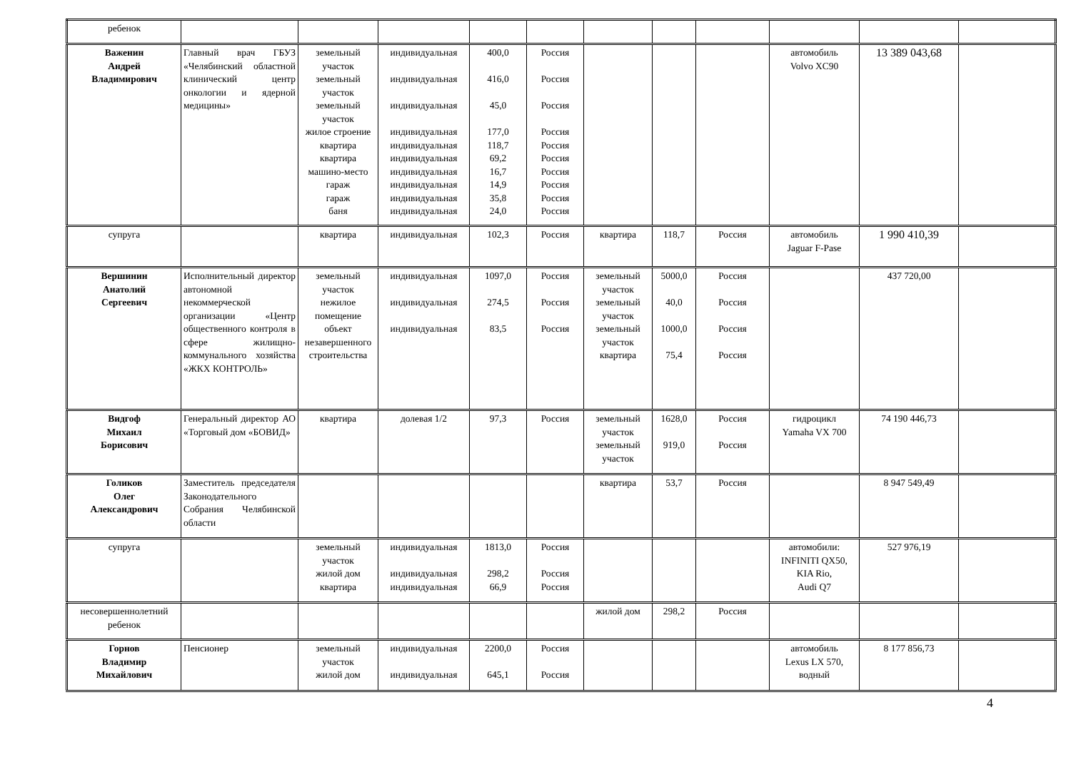| ребенок | | | | | | | | | | | |
| Важенин Андрей Владимирович | Главный врач ГБУЗ «Челябинский областной клинический центр онкологии и ядерной медицины» | земельный участок земельный участок земельный участок жилое строение квартира квартира машино-место гараж гараж баня | индивидуальная индивидуальная индивидуальная индивидуальная индивидуальная индивидуальная индивидуальная индивидуальная индивидуальная индивидуальная | 400,0 416,0 45,0 177,0 118,7 69,2 16,7 14,9 35,8 24,0 | Россия Россия Россия Россия Россия Россия Россия Россия Россия Россия | | | | автомобиль Volvo XC90 | 13 389 043,68 | |
| супруга | | квартира | индивидуальная | 102,3 | Россия | квартира | 118,7 | Россия | автомобиль Jaguar F-Pase | 1 990 410,39 | |
| Вершинин Анатолий Сергеевич | Исполнительный директор автономной некоммерческой организации «Центр общественного контроля в сфере жилищно-коммунального хозяйства «ЖКХ КОНТРОЛЬ» | земельный участок нежилое помещение объект незавершенного строительства | индивидуальная индивидуальная индивидуальная | 1097,0 274,5 83,5 | Россия Россия Россия | земельный участок земельный участок земельный участок квартира | 5000,0 40,0 1000,0 75,4 | Россия Россия Россия Россия | | 437 720,00 | |
| Видгоф Михаил Борисович | Генеральный директор АО «Торговый дом «БОВИД» | квартира | долевая 1/2 | 97,3 | Россия | земельный участок земельный участок | 1628,0 919,0 | Россия Россия | гидроцикл Yamaha VX 700 | 74 190 446,73 | |
| Голиков Олег Александрович | Заместитель председателя Законодательного Собрания Челябинской области | | | | | квартира | 53,7 | Россия | | 8 947 549,49 | |
| супруга | | земельный участок жилой дом квартира | индивидуальная индивидуальная индивидуальная | 1813,0 298,2 66,9 | Россия Россия Россия | | | | автомобили: INFINITI QX50, KIA Rio, Audi Q7 | 527 976,19 | |
| несовершеннолетний ребенок | | | | | | жилой дом | 298,2 | Россия | | | |
| Горнов Владимир Михайлович | Пенсионер | земельный участок жилой дом | индивидуальная индивидуальная | 2200,0 645,1 | Россия Россия | | | | автомобиль Lexus LX 570, водный | 8 177 856,73 | |
4